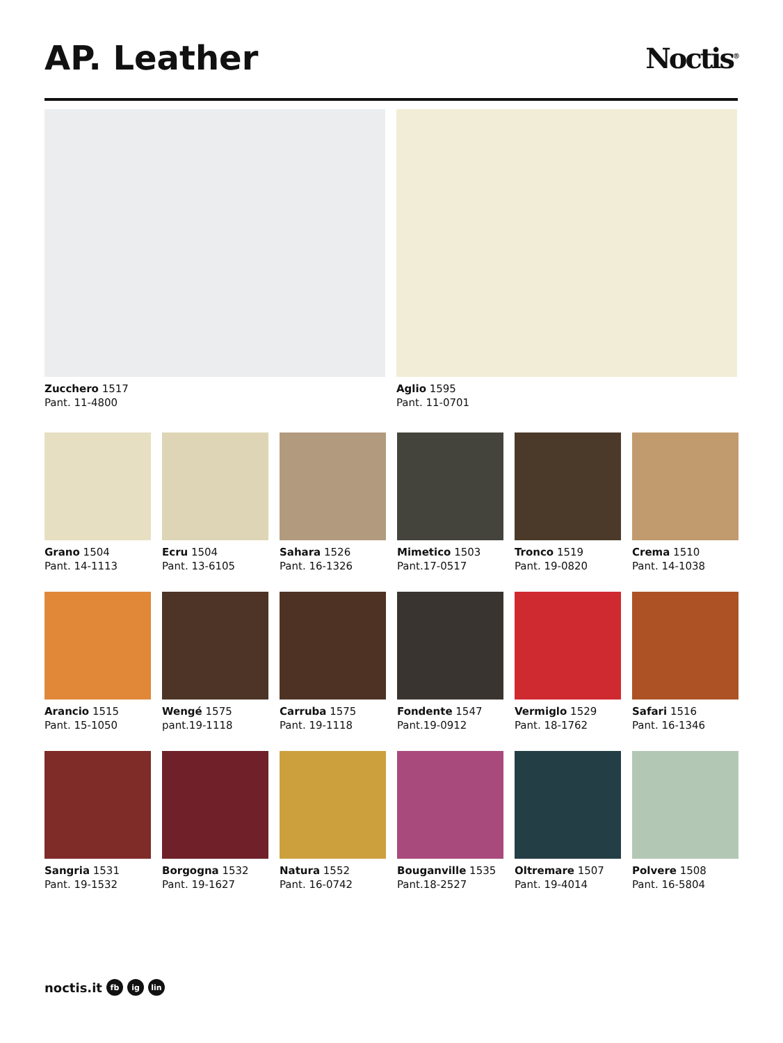AP. Leather
Noctis<sup>®</sup>
Zucchero 1517
Pant. 11-4800
Aglio 1595
Pant. 11-0701
Grano 1504
Pant. 14-1113
Ecru 1504
Pant. 13-6105
Sahara 1526
Pant. 16-1326
Mimetico 1503
Pant.17-0517
Tronco 1519
Pant. 19-0820
Crema 1510
Pant. 14-1038
Arancio 1515
Pant. 15-1050
Wengé 1575
pant.19-1118
Carruba 1575
Pant. 19-1118
Fondente 1547
Pant.19-0912
Vermiglo 1529
Pant. 18-1762
Safari 1516
Pant. 16-1346
Sangria 1531
Pant. 19-1532
Borgogna 1532
Pant. 19-1627
Natura 1552
Pant. 16-0742
Bouganville 1535
Pant.18-2527
Oltremare 1507
Pant. 19-4014
Polvere 1508
Pant. 16-5804
noctis.it fb ig lin